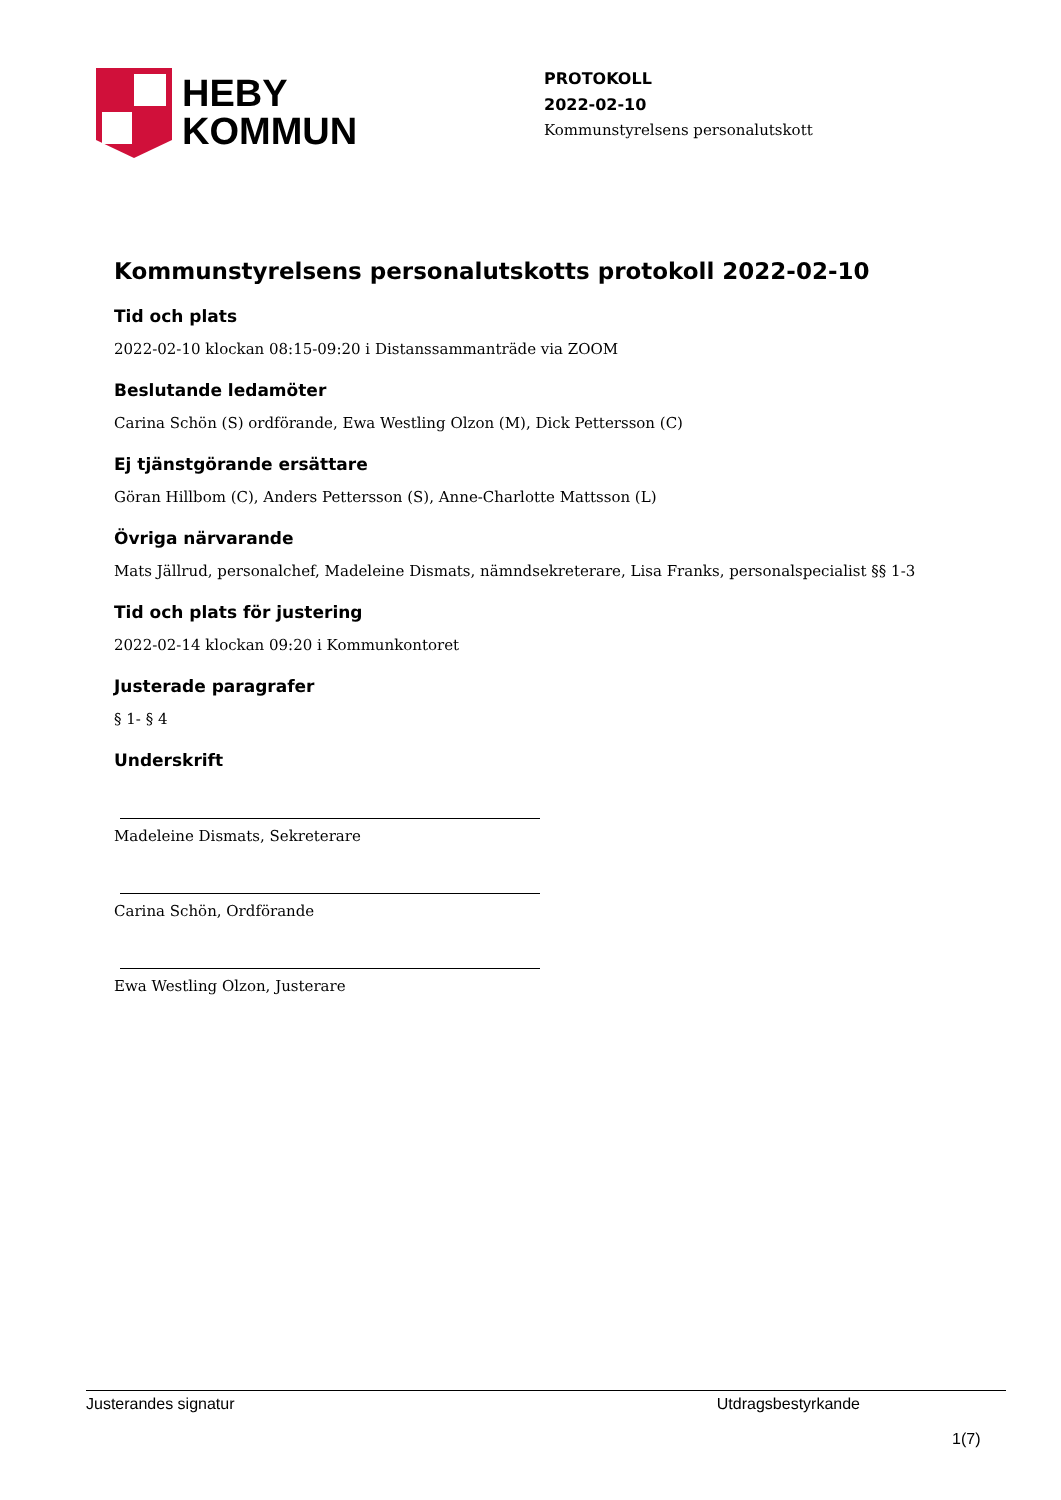HEBY
KOMMUN
PROTOKOLL
2022-02-10
Kommunstyrelsens personalutskott
Kommunstyrelsens personalutskotts protokoll 2022-02-10
Tid och plats
2022-02-10 klockan 08:15-09:20 i Distanssammanträde via ZOOM
Beslutande ledamöter
Carina Schön (S) ordförande, Ewa Westling Olzon (M), Dick Pettersson (C)
Ej tjänstgörande ersättare
Göran Hillbom (C), Anders Pettersson (S), Anne-Charlotte Mattsson (L)
Övriga närvarande
Mats Jällrud, personalchef, Madeleine Dismats, nämndsekreterare, Lisa Franks, personalspecialist §§ 1-3
Tid och plats för justering
2022-02-14 klockan 09:20 i Kommunkontoret
Justerade paragrafer
§ 1- § 4
Underskrift
Madeleine Dismats, Sekreterare
Carina Schön, Ordförande
Ewa Westling Olzon, Justerare
Justerandes signatur Utdragsbestyrkande
1(7)